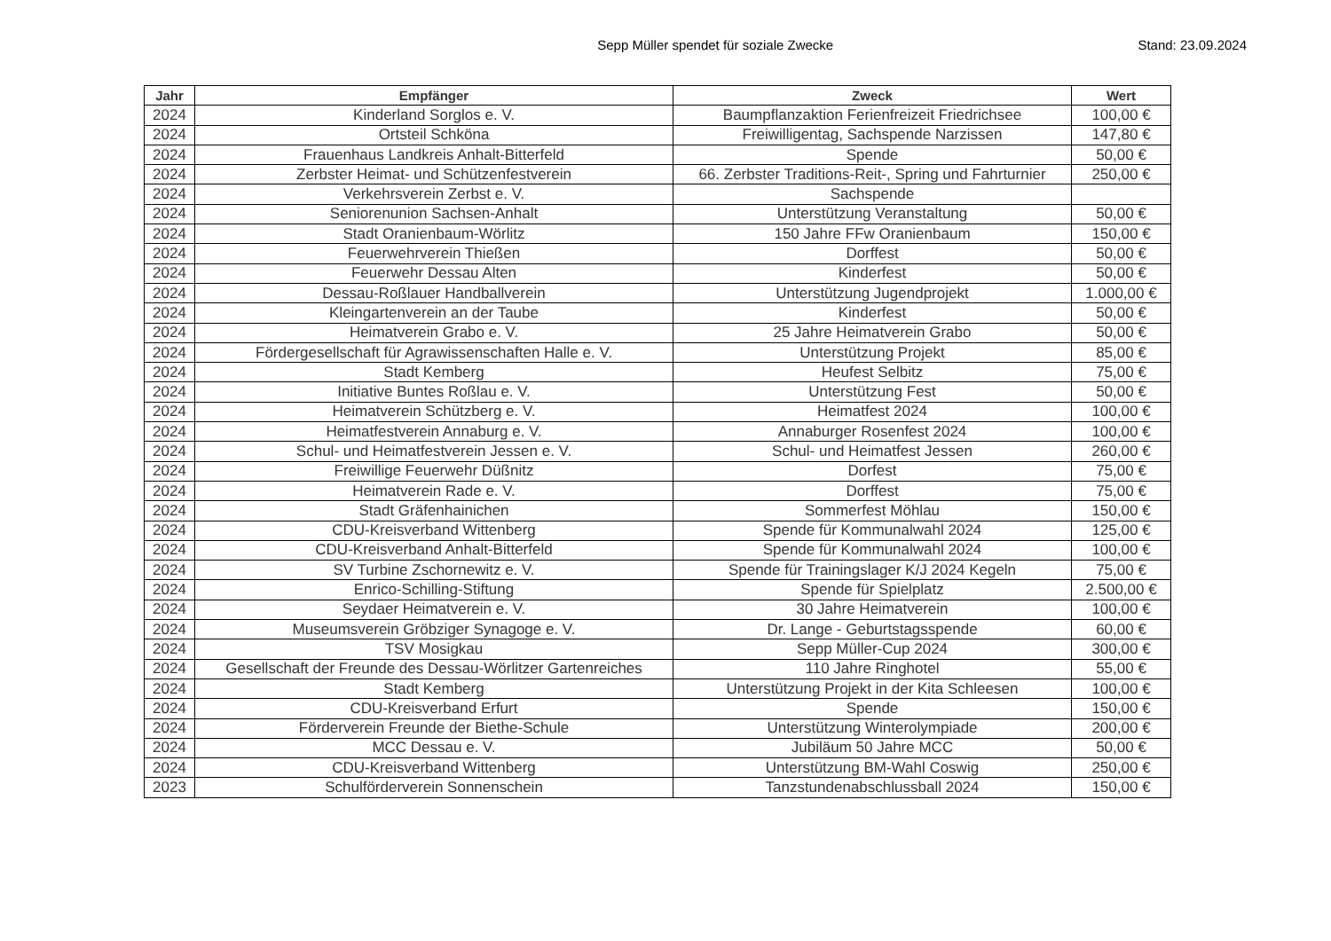Sepp Müller spendet für soziale Zwecke
Stand: 23.09.2024
| Jahr | Empfänger | Zweck | Wert |
| --- | --- | --- | --- |
| 2024 | Kinderland Sorglos e. V. | Baumpflanzaktion Ferienfreizeit Friedrichsee | 100,00 € |
| 2024 | Ortsteil Schköna | Freiwilligentag, Sachspende Narzissen | 147,80 € |
| 2024 | Frauenhaus Landkreis Anhalt-Bitterfeld | Spende | 50,00 € |
| 2024 | Zerbster Heimat- und Schützenfestverein | 66. Zerbster Traditions-Reit-, Spring und Fahrturnier | 250,00 € |
| 2024 | Verkehrsverein Zerbst e. V. | Sachspende | |
| 2024 | Seniorenunion Sachsen-Anhalt | Unterstützung Veranstaltung | 50,00 € |
| 2024 | Stadt Oranienbaum-Wörlitz | 150 Jahre FFw Oranienbaum | 150,00 € |
| 2024 | Feuerwehrverein Thießen | Dorffest | 50,00 € |
| 2024 | Feuerwehr Dessau Alten | Kinderfest | 50,00 € |
| 2024 | Dessau-Roßlauer Handballverein | Unterstützung Jugendprojekt | 1.000,00 € |
| 2024 | Kleingartenverein an der Taube | Kinderfest | 50,00 € |
| 2024 | Heimatverein Grabo e. V. | 25 Jahre Heimatverein Grabo | 50,00 € |
| 2024 | Fördergesellschaft für Agrawissenschaften Halle e. V. | Unterstützung Projekt | 85,00 € |
| 2024 | Stadt Kemberg | Heufest Selbitz | 75,00 € |
| 2024 | Initiative Buntes Roßlau e. V. | Unterstützung Fest | 50,00 € |
| 2024 | Heimatverein Schützberg e. V. | Heimatfest 2024 | 100,00 € |
| 2024 | Heimatfestverein Annaburg e. V. | Annaburger Rosenfest 2024 | 100,00 € |
| 2024 | Schul- und Heimatfestverein Jessen e. V. | Schul- und Heimatfest Jessen | 260,00 € |
| 2024 | Freiwillige Feuerwehr Düßnitz | Dorfest | 75,00 € |
| 2024 | Heimatverein Rade e. V. | Dorffest | 75,00 € |
| 2024 | Stadt Gräfenhainichen | Sommerfest Möhlau | 150,00 € |
| 2024 | CDU-Kreisverband Wittenberg | Spende für Kommunalwahl 2024 | 125,00 € |
| 2024 | CDU-Kreisverband Anhalt-Bitterfeld | Spende für Kommunalwahl 2024 | 100,00 € |
| 2024 | SV Turbine Zschornewitz e. V. | Spende für Trainingslager K/J 2024 Kegeln | 75,00 € |
| 2024 | Enrico-Schilling-Stiftung | Spende für Spielplatz | 2.500,00 € |
| 2024 | Seydaer Heimatverein e. V. | 30 Jahre Heimatverein | 100,00 € |
| 2024 | Museumsverein Gröbziger Synagoge e. V. | Dr. Lange - Geburtstagsspende | 60,00 € |
| 2024 | TSV Mosigkau | Sepp Müller-Cup 2024 | 300,00 € |
| 2024 | Gesellschaft der Freunde des Dessau-Wörlitzer Gartenreiches | 110 Jahre Ringhotel | 55,00 € |
| 2024 | Stadt Kemberg | Unterstützung Projekt in der Kita Schleesen | 100,00 € |
| 2024 | CDU-Kreisverband Erfurt | Spende | 150,00 € |
| 2024 | Förderverein Freunde der Biethe-Schule | Unterstützung Winterolympiade | 200,00 € |
| 2024 | MCC Dessau e. V. | Jubiläum 50 Jahre MCC | 50,00 € |
| 2024 | CDU-Kreisverband Wittenberg | Unterstützung BM-Wahl Coswig | 250,00 € |
| 2023 | Schulförderverein Sonnenschein | Tanzstundenabschlussball 2024 | 150,00 € |